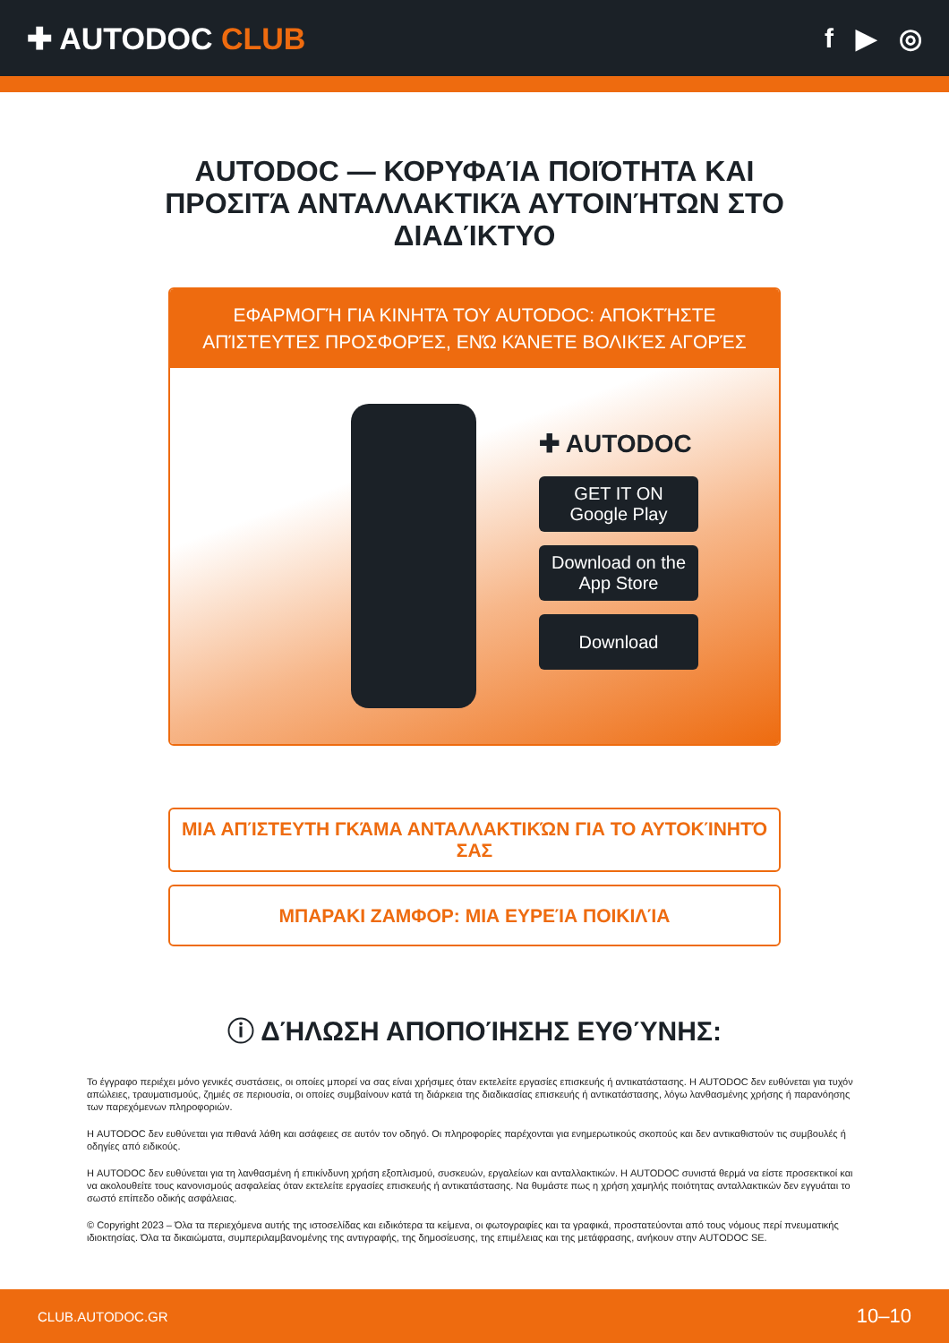✚ AUTODOC CLUB f ▶ ◎
AUTODOC — ΚΟΡΥΦΑΊΑ ΠΟΙΌΤΗΤΑ ΚΑΙ ΠΡΟΣΙΤΆ ΑΝΤΑΛΛΑΚΤΙΚΆ ΑΥΤΟΙΝΉΤΩΝ ΣΤΟ ΔΙΑΔΊΚΤΥΟ
ΕΦΑΡΜΟΓΉ ΓΙΑ ΚΙΝΗΤΆ ΤΟΥ AUTODOC: ΑΠΟΚΤΉΣΤΕ ΑΠΊΣΤΕΥΤΕΣ ΠΡΟΣΦΟΡΈΣ, ΕΝΏ ΚΆΝΕΤΕ ΒΟΛΙΚΈΣ ΑΓΟΡΈΣ
✚ AUTODOC
GET IT ON
Google Play
Download on the
App Store
Download
ΜΙΑ ΑΠΊΣΤΕΥΤΗ ΓΚΆΜΑ ΑΝΤΑΛΛΑΚΤΙΚΏΝ ΓΙΑ ΤΟ ΑΥΤΟΚΊΝΗΤΌ ΣΑΣ
ΜΠΑΡΑΚΙ ΖΑΜΦΟΡ: ΜΙΑ ΕΥΡΕΊΑ ΠΟΙΚΙΛΊΑ
ⓘ ΔΉΛΩΣΗ ΑΠΟΠΟΊΗΣΗΣ ΕΥΘΎΝΗΣ:
Το έγγραφο περιέχει μόνο γενικές συστάσεις, οι οποίες μπορεί να σας είναι χρήσιμες όταν εκτελείτε εργασίες επισκευής ή αντικατάστασης. Η AUTODOC δεν ευθύνεται για τυχόν απώλειες, τραυματισμούς, ζημιές σε περιουσία, οι οποίες συμβαίνουν κατά τη διάρκεια της διαδικασίας επισκευής ή αντικατάστασης, λόγω λανθασμένης χρήσης ή παρανόησης των παρεχόμενων πληροφοριών.
Η AUTODOC δεν ευθύνεται για πιθανά λάθη και ασάφειες σε αυτόν τον οδηγό. Οι πληροφορίες παρέχονται για ενημερωτικούς σκοπούς και δεν αντικαθιστούν τις συμβουλές ή οδηγίες από ειδικούς.
Η AUTODOC δεν ευθύνεται για τη λανθασμένη ή επικίνδυνη χρήση εξοπλισμού, συσκευών, εργαλείων και ανταλλακτικών. Η AUTODOC συνιστά θερμά να είστε προσεκτικοί και να ακολουθείτε τους κανονισμούς ασφαλείας όταν εκτελείτε εργασίες επισκευής ή αντικατάστασης. Να θυμάστε πως η χρήση χαμηλής ποιότητας ανταλλακτικών δεν εγγυάται το σωστό επίπεδο οδικής ασφάλειας.
© Copyright 2023 – Όλα τα περιεχόμενα αυτής της ιστοσελίδας και ειδικότερα τα κείμενα, οι φωτογραφίες και τα γραφικά, προστατεύονται από τους νόμους περί πνευματικής ιδιοκτησίας. Όλα τα δικαιώματα, συμπεριλαμβανομένης της αντιγραφής, της δημοσίευσης, της επιμέλειας και της μετάφρασης, ανήκουν στην AUTODOC SE.
CLUB.AUTODOC.GR 10–10